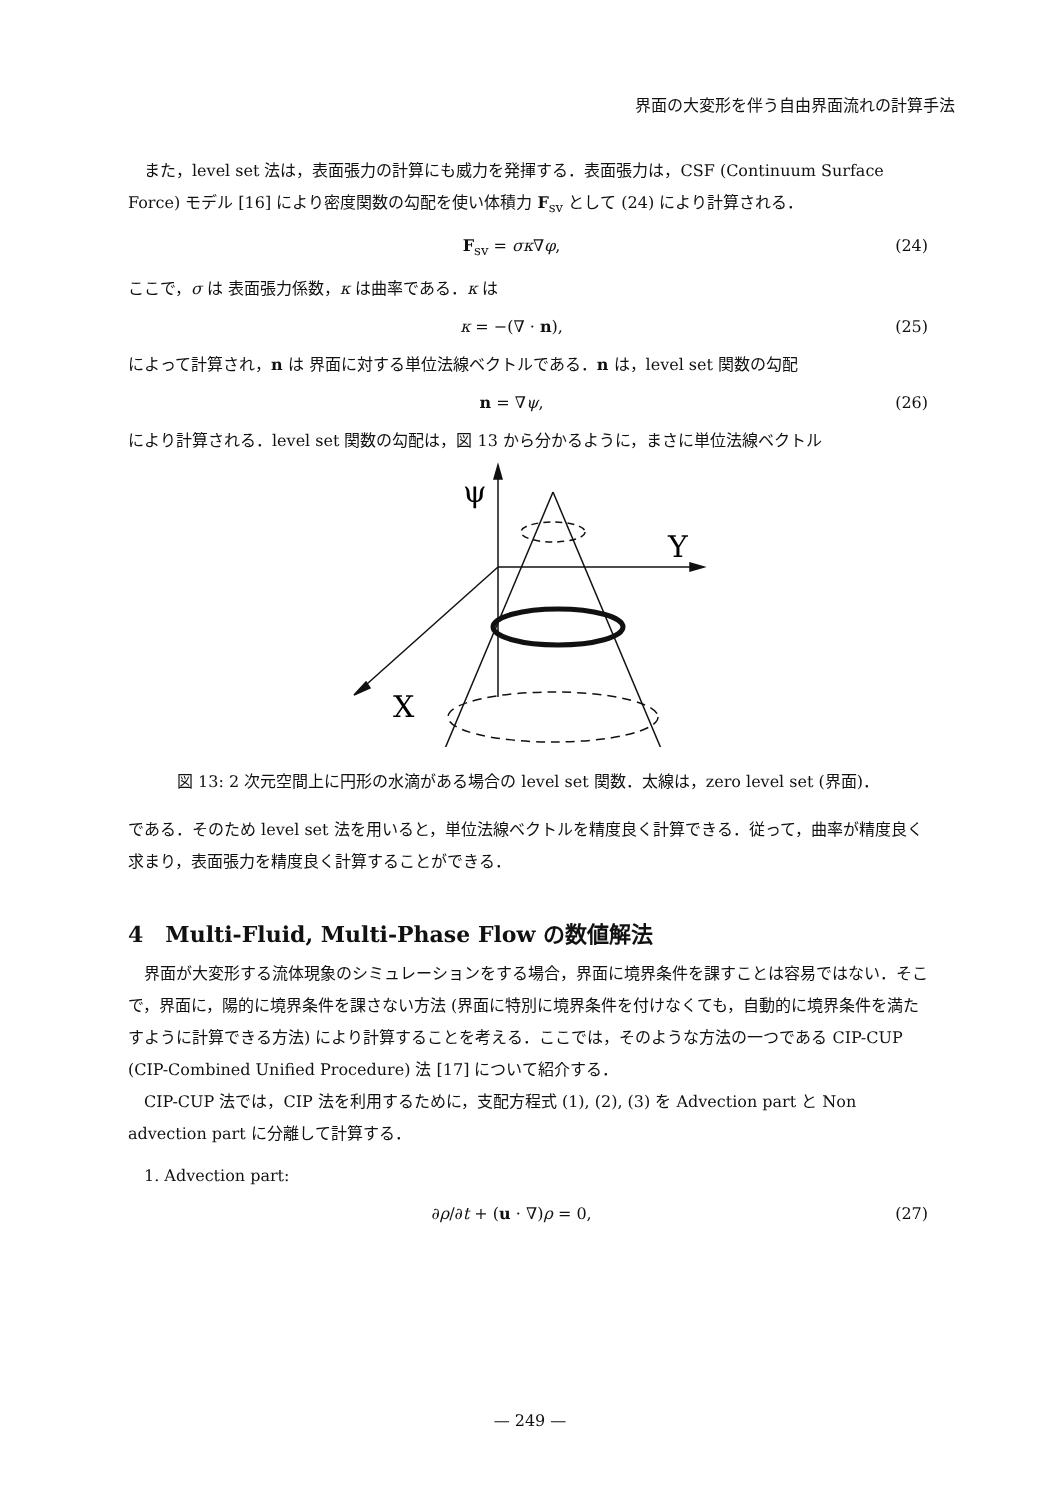界面の大変形を伴う自由界面流れの計算手法
　また，level set 法は，表面張力の計算にも威力を発揮する．表面張力は，CSF (Continuum Surface Force) モデル [16] により密度関数の勾配を使い体積力 F<sub>sv</sub> として (24) により計算される．
F<sub>sv</sub> = σκ∇φ, (24)
ここで，σ は 表面張力係数，κ は曲率である．κ は
κ = −(∇ · n), (25)
によって計算され，n は 界面に対する単位法線ベクトルである．n は，level set 関数の勾配
n = ∇ψ, (26)
により計算される．level set 関数の勾配は，図 13 から分かるように，まさに単位法線ベクトル
ψ
Y
X
図 13: 2 次元空間上に円形の水滴がある場合の level set 関数．太線は，zero level set (界面)．
である．そのため level set 法を用いると，単位法線ベクトルを精度良く計算できる．従って，曲率が精度良く求まり，表面張力を精度良く計算することができる．
4　Multi-Fluid, Multi-Phase Flow の数値解法
　界面が大変形する流体現象のシミュレーションをする場合，界面に境界条件を課すことは容易ではない．そこで，界面に，陽的に境界条件を課さない方法 (界面に特別に境界条件を付けなくても，自動的に境界条件を満たすように計算できる方法) により計算することを考える．ここでは，そのような方法の一つである CIP-CUP (CIP-Combined Unified Procedure) 法 [17] について紹介する．
　CIP-CUP 法では，CIP 法を利用するために，支配方程式 (1), (2), (3) を Advection part と Non advection part に分離して計算する．
　1. Advection part:
∂ρ/∂t + (u · ∇)ρ = 0, (27)
— 249 —